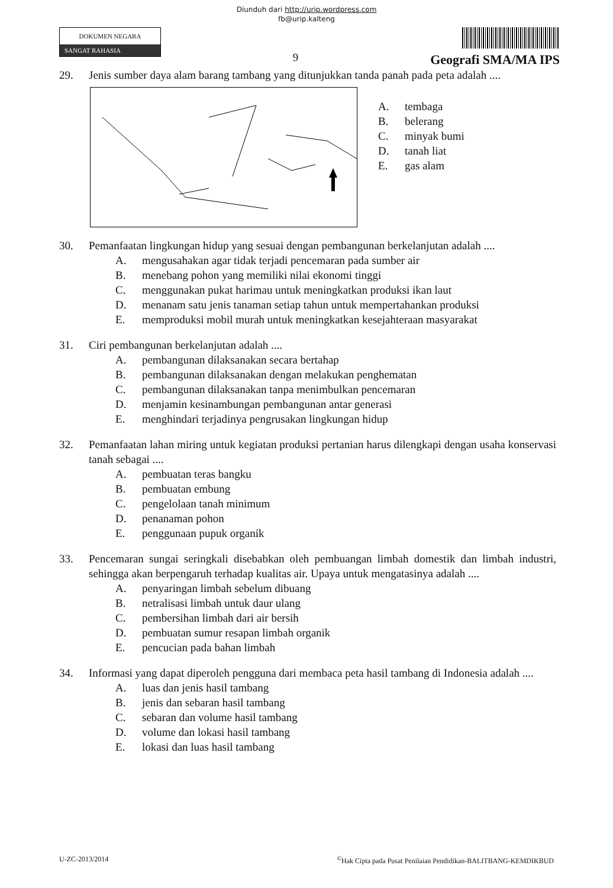Diunduh dari http://urip.wordpress.com
fb@urip.kalteng
DOKUMEN NEGARA
SANGAT RAHASIA
9
Geografi SMA/MA IPS
29. Jenis sumber daya alam barang tambang yang ditunjukkan tanda panah pada peta adalah ....
A. tembaga
B. belerang
C. minyak bumi
D. tanah liat
E. gas alam
30. Pemanfaatan lingkungan hidup yang sesuai dengan pembangunan berkelanjutan adalah ....
A. mengusahakan agar tidak terjadi pencemaran pada sumber air
B. menebang pohon yang memiliki nilai ekonomi tinggi
C. menggunakan pukat harimau untuk meningkatkan produksi ikan laut
D. menanam satu jenis tanaman setiap tahun untuk mempertahankan produksi
E. memproduksi mobil murah untuk meningkatkan kesejahteraan masyarakat
31. Ciri pembangunan berkelanjutan adalah ....
A. pembangunan dilaksanakan secara bertahap
B. pembangunan dilaksanakan dengan melakukan penghematan
C. pembangunan dilaksanakan tanpa menimbulkan pencemaran
D. menjamin kesinambungan pembangunan antar generasi
E. menghindari terjadinya pengrusakan lingkungan hidup
32. Pemanfaatan lahan miring untuk kegiatan produksi pertanian harus dilengkapi dengan usaha konservasi tanah sebagai ....
A. pembuatan teras bangku
B. pembuatan embung
C. pengelolaan tanah minimum
D. penanaman pohon
E. penggunaan pupuk organik
33. Pencemaran sungai seringkali disebabkan oleh pembuangan limbah domestik dan limbah industri, sehingga akan berpengaruh terhadap kualitas air. Upaya untuk mengatasinya adalah ....
A. penyaringan limbah sebelum dibuang
B. netralisasi limbah untuk daur ulang
C. pembersihan limbah dari air bersih
D. pembuatan sumur resapan limbah organik
E. pencucian pada bahan limbah
34. Informasi yang dapat diperoleh pengguna dari membaca peta hasil tambang di Indonesia adalah ....
A. luas dan jenis hasil tambang
B. jenis dan sebaran hasil tambang
C. sebaran dan volume hasil tambang
D. volume dan lokasi hasil tambang
E. lokasi dan luas hasil tambang
U-ZC-2013/2014<sup>©</sup>Hak Cipta pada Pusat Penilaian Pendidikan-BALITBANG-KEMDIKBUD